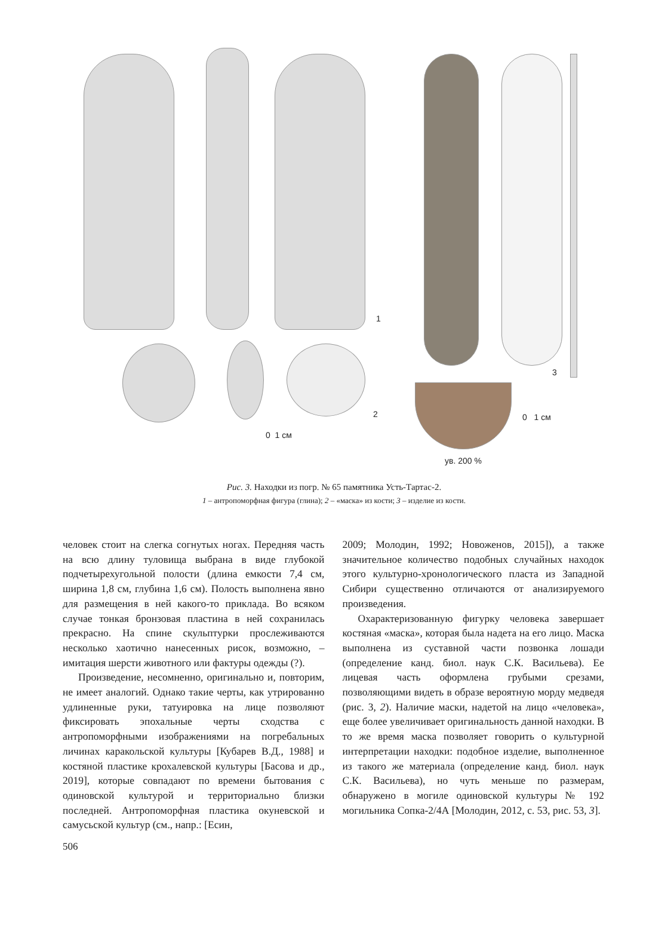1
2
0 1 см
3
0 1 см
ув. 200 %
Рис. 3. Находки из погр. № 65 памятника Усть-Тартас-2.
1 – антропоморфная фигура (глина); 2 – «маска» из кости; 3 – изделие из кости.
человек стоит на слегка согнутых ногах. Передняя часть на всю длину туловища выбрана в виде глубокой подчетырехугольной полости (длина емкости 7,4 см, ширина 1,8 см, глубина 1,6 см). Полость выполнена явно для размещения в ней какого-то приклада. Во всяком случае тонкая бронзовая пластина в ней сохранилась прекрасно. На спине скульптурки прослеживаются несколько хаотично нанесенных рисок, возможно, – имитация шерсти животного или фактуры одежды (?).
Произведение, несомненно, оригинально и, повторим, не имеет аналогий. Однако такие черты, как утрированно удлиненные руки, татуировка на лице позволяют фиксировать эпохальные черты сходства с антропоморфными изображениями на погребальных личинах каракольской культуры [Кубарев В.Д., 1988] и костяной пластике крохалевской культуры [Басова и др., 2019], которые совпадают по времени бытования с одиновской культурой и территориально близки последней. Антропоморфная пластика окуневской и самусьской культур (см., напр.: [Есин,
2009; Молодин, 1992; Новоженов, 2015]), а также значительное количество подобных случайных находок этого культурно-хронологического пласта из Западной Сибири существенно отличаются от анализируемого произведения.
Охарактеризованную фигурку человека завершает костяная «маска», которая была надета на его лицо. Маска выполнена из суставной части позвонка лошади (определение канд. биол. наук С.К. Васильева). Ее лицевая часть оформлена грубыми срезами, позволяющими видеть в образе вероятную морду медведя (рис. 3, 2). Наличие маски, надетой на лицо «человека», еще более увеличивает оригинальность данной находки. В то же время маска позволяет говорить о культурной интерпретации находки: подобное изделие, выполненное из такого же материала (определение канд. биол. наук С.К. Васильева), но чуть меньше по размерам, обнаружено в могиле одиновской культуры № 192 могильника Сопка-2/4А [Молодин, 2012, с. 53, рис. 53, 3].
506